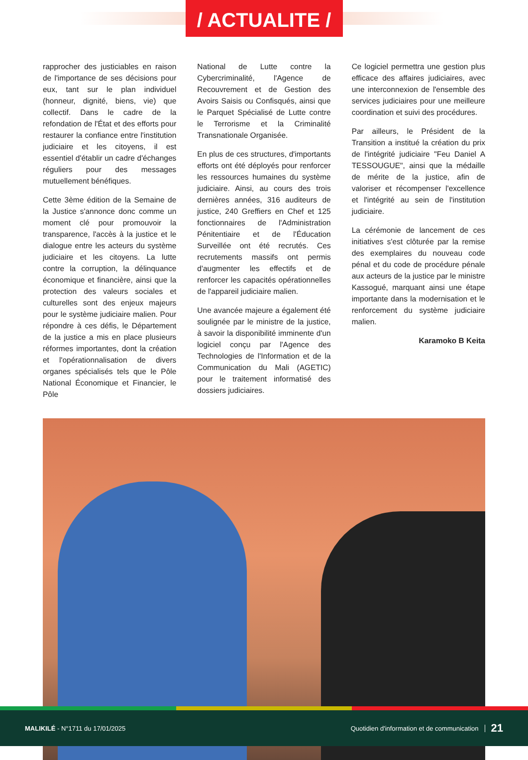/ ACTUALITE /
rapprocher des justiciables en raison de l'importance de ses décisions pour eux, tant sur le plan individuel (honneur, dignité, biens, vie) que collectif. Dans le cadre de la refondation de l'État et des efforts pour restaurer la confiance entre l'institution judiciaire et les citoyens, il est essentiel d'établir un cadre d'échanges réguliers pour des messages mutuellement bénéfiques.
Cette 3ème édition de la Semaine de la Justice s'annonce donc comme un moment clé pour promouvoir la transparence, l'accès à la justice et le dialogue entre les acteurs du système judiciaire et les citoyens. La lutte contre la corruption, la délinquance économique et financière, ainsi que la protection des valeurs sociales et culturelles sont des enjeux majeurs pour le système judiciaire malien. Pour répondre à ces défis, le Département de la justice a mis en place plusieurs réformes importantes, dont la création et l'opérationnalisation de divers organes spécialisés tels que le Pôle National Économique et Financier, le Pôle
National de Lutte contre la Cybercriminalité, l'Agence de Recouvrement et de Gestion des Avoirs Saisis ou Confisqués, ainsi que le Parquet Spécialisé de Lutte contre le Terrorisme et la Criminalité Transnationale Organisée.
En plus de ces structures, d'importants efforts ont été déployés pour renforcer les ressources humaines du système judiciaire. Ainsi, au cours des trois dernières années, 316 auditeurs de justice, 240 Greffiers en Chef et 125 fonctionnaires de l'Administration Pénitentiaire et de l'Éducation Surveillée ont été recrutés. Ces recrutements massifs ont permis d'augmenter les effectifs et de renforcer les capacités opérationnelles de l'appareil judiciaire malien.
Une avancée majeure a également été soulignée par le ministre de la justice, à savoir la disponibilité imminente d'un logiciel conçu par l'Agence des Technologies de l'Information et de la Communication du Mali (AGETIC) pour le traitement informatisé des dossiers judiciaires.
Ce logiciel permettra une gestion plus efficace des affaires judiciaires, avec une interconnexion de l'ensemble des services judiciaires pour une meilleure coordination et suivi des procédures.
Par ailleurs, le Président de la Transition a institué la création du prix de l'intégrité judiciaire "Feu Daniel A TESSOUGUE", ainsi que la médaille de mérite de la justice, afin de valoriser et récompenser l'excellence et l'intégrité au sein de l'institution judiciaire.
La cérémonie de lancement de ces initiatives s'est clôturée par la remise des exemplaires du nouveau code pénal et du code de procédure pénale aux acteurs de la justice par le ministre Kassogué, marquant ainsi une étape importante dans la modernisation et le renforcement du système judiciaire malien.
Karamoko B Keita
MALIKILÉ - N°1711 du 17/01/2025 Quotidien d'information et de communication 21